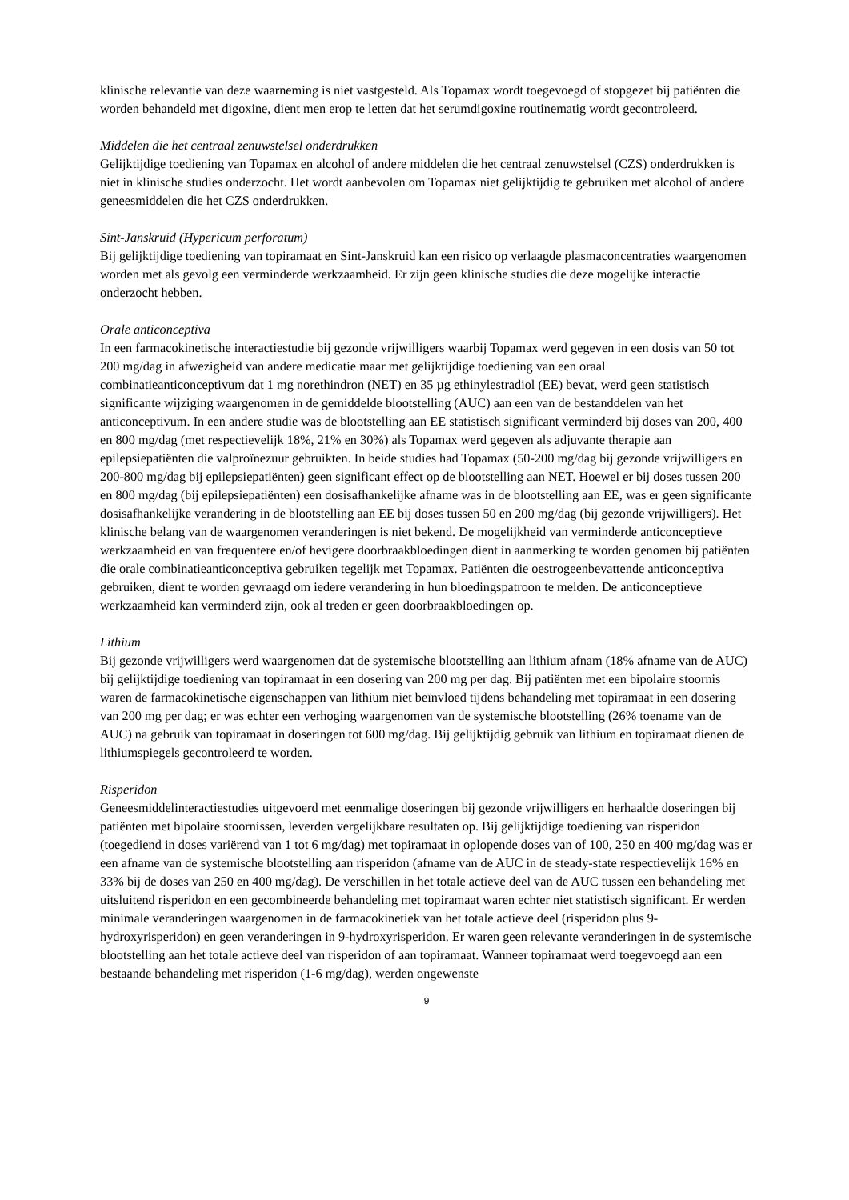klinische relevantie van deze waarneming is niet vastgesteld. Als Topamax wordt toegevoegd of stopgezet bij patiënten die worden behandeld met digoxine, dient men erop te letten dat het serumdigoxine routinematig wordt gecontroleerd.
Middelen die het centraal zenuwstelsel onderdrukken
Gelijktijdige toediening van Topamax en alcohol of andere middelen die het centraal zenuwstelsel (CZS) onderdrukken is niet in klinische studies onderzocht. Het wordt aanbevolen om Topamax niet gelijktijdig te gebruiken met alcohol of andere geneesmiddelen die het CZS onderdrukken.
Sint-Janskruid (Hypericum perforatum)
Bij gelijktijdige toediening van topiramaat en Sint-Janskruid kan een risico op verlaagde plasmaconcentraties waargenomen worden met als gevolg een verminderde werkzaamheid. Er zijn geen klinische studies die deze mogelijke interactie onderzocht hebben.
Orale anticonceptiva
In een farmacokinetische interactiestudie bij gezonde vrijwilligers waarbij Topamax werd gegeven in een dosis van 50 tot 200 mg/dag in afwezigheid van andere medicatie maar met gelijktijdige toediening van een oraal combinatieanticonceptivum dat 1 mg norethindron (NET) en 35 µg ethinylestradiol (EE) bevat, werd geen statistisch significante wijziging waargenomen in de gemiddelde blootstelling (AUC) aan een van de bestanddelen van het anticonceptivum. In een andere studie was de blootstelling aan EE statistisch significant verminderd bij doses van 200, 400 en 800 mg/dag (met respectievelijk 18%, 21% en 30%) als Topamax werd gegeven als adjuvante therapie aan epilepsiepatiënten die valproïnezuur gebruikten. In beide studies had Topamax (50-200 mg/dag bij gezonde vrijwilligers en 200-800 mg/dag bij epilepsiepatiënten) geen significant effect op de blootstelling aan NET. Hoewel er bij doses tussen 200 en 800 mg/dag (bij epilepsiepatiënten) een dosisafhankelijke afname was in de blootstelling aan EE, was er geen significante dosisafhankelijke verandering in de blootstelling aan EE bij doses tussen 50 en 200 mg/dag (bij gezonde vrijwilligers). Het klinische belang van de waargenomen veranderingen is niet bekend. De mogelijkheid van verminderde anticonceptieve werkzaamheid en van frequentere en/of hevigere doorbraakbloedingen dient in aanmerking te worden genomen bij patiënten die orale combinatieanticonceptiva gebruiken tegelijk met Topamax. Patiënten die oestrogeenbevattende anticonceptiva gebruiken, dient te worden gevraagd om iedere verandering in hun bloedingspatroon te melden. De anticonceptieve werkzaamheid kan verminderd zijn, ook al treden er geen doorbraakbloedingen op.
Lithium
Bij gezonde vrijwilligers werd waargenomen dat de systemische blootstelling aan lithium afnam (18% afname van de AUC) bij gelijktijdige toediening van topiramaat in een dosering van 200 mg per dag. Bij patiënten met een bipolaire stoornis waren de farmacokinetische eigenschappen van lithium niet beïnvloed tijdens behandeling met topiramaat in een dosering van 200 mg per dag; er was echter een verhoging waargenomen van de systemische blootstelling (26% toename van de AUC) na gebruik van topiramaat in doseringen tot 600 mg/dag. Bij gelijktijdig gebruik van lithium en topiramaat dienen de lithiumspiegels gecontroleerd te worden.
Risperidon
Geneesmiddelinteractiestudies uitgevoerd met eenmalige doseringen bij gezonde vrijwilligers en herhaalde doseringen bij patiënten met bipolaire stoornissen, leverden vergelijkbare resultaten op. Bij gelijktijdige toediening van risperidon (toegediend in doses variërend van 1 tot 6 mg/dag) met topiramaat in oplopende doses van of 100, 250 en 400 mg/dag was er een afname van de systemische blootstelling aan risperidon (afname van de AUC in de steady-state respectievelijk 16% en 33% bij de doses van 250 en 400 mg/dag). De verschillen in het totale actieve deel van de AUC tussen een behandeling met uitsluitend risperidon en een gecombineerde behandeling met topiramaat waren echter niet statistisch significant. Er werden minimale veranderingen waargenomen in de farmacokinetiek van het totale actieve deel (risperidon plus 9-hydroxyrisperidon) en geen veranderingen in 9-hydroxyrisperidon. Er waren geen relevante veranderingen in de systemische blootstelling aan het totale actieve deel van risperidon of aan topiramaat. Wanneer topiramaat werd toegevoegd aan een bestaande behandeling met risperidon (1-6 mg/dag), werden ongewenste
9